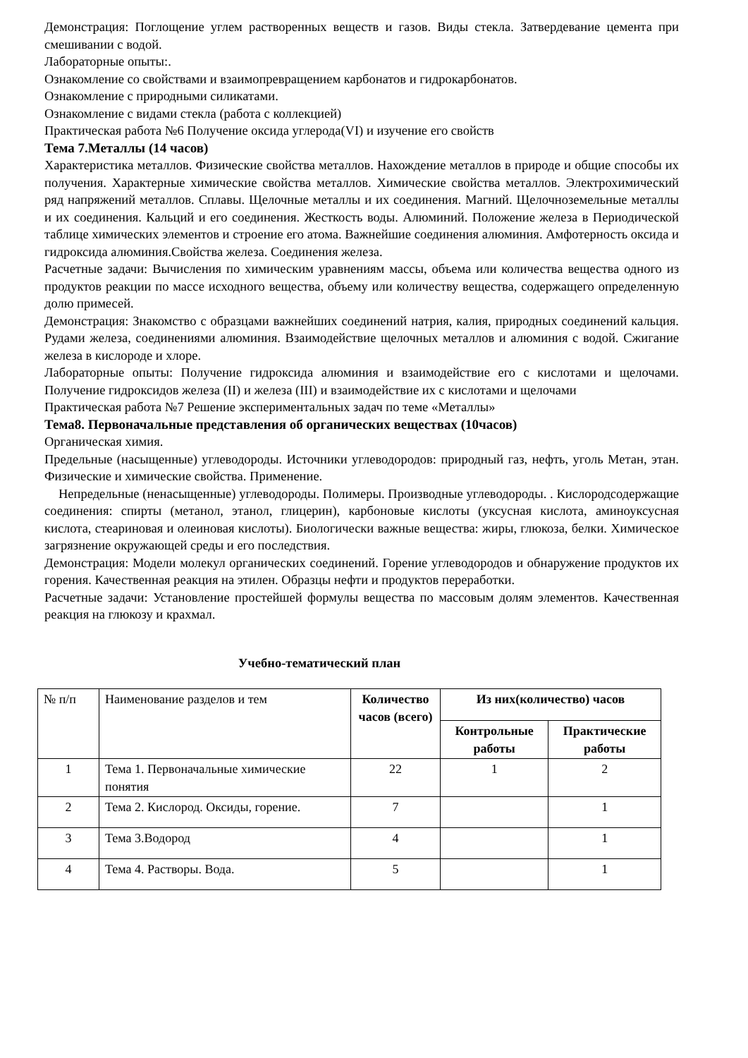Демонстрация: Поглощение углем растворенных веществ и газов. Виды стекла. Затвердевание цемента при смешивании с водой.
Лабораторные опыты:.
Ознакомление со свойствами и взаимопревращением карбонатов и гидрокарбонатов.
Ознакомление с природными силикатами.
Ознакомление с видами стекла (работа с коллекцией)
Практическая работа №6 Получение оксида углерода(VI) и изучение его свойств
Тема 7.Металлы (14 часов)
Характеристика металлов. Физические свойства металлов. Нахождение металлов в природе и общие способы их получения. Характерные химические свойства металлов. Химические свойства металлов. Электрохимический ряд напряжений металлов. Сплавы. Щелочные металлы и их соединения. Магний. Щелочноземельные металлы и их соединения. Кальций и его соединения. Жесткость воды. Алюминий. Положение железа в Периодической таблице химических элементов и строение его атома. Важнейшие соединения алюминия. Амфотерность оксида и гидроксида алюминия.Свойства железа. Соединения железа.
Расчетные задачи: Вычисления по химическим уравнениям массы, объема или количества вещества одного из продуктов реакции по массе исходного вещества, объему или количеству вещества, содержащего определенную долю примесей.
Демонстрация: Знакомство с образцами важнейших соединений натрия, калия, природных соединений кальция. Рудами железа, соединениями алюминия. Взаимодействие щелочных металлов и алюминия с водой. Сжигание железа в кислороде и хлоре.
Лабораторные опыты: Получение гидроксида алюминия и взаимодействие его с кислотами и щелочами. Получение гидроксидов железа (II) и железа (III) и взаимодействие их с кислотами и щелочами
Практическая работа №7 Решение экспериментальных задач по теме «Металлы»
Тема8. Первоначальные представления об органических веществах (10часов)
Органическая химия.
Предельные (насыщенные) углеводороды. Источники углеводородов: природный газ, нефть, уголь Метан, этан. Физические и химические свойства. Применение.
Непредельные (ненасыщенные) углеводороды. Полимеры. Производные углеводороды. . Кислородсодержащие соединения: спирты (метанол, этанол, глицерин), карбоновые кислоты (уксусная кислота, аминоуксусная кислота, стеариновая и олеиновая кислоты). Биологически важные вещества: жиры, глюкоза, белки. Химическое загрязнение окружающей среды и его последствия.
Демонстрация: Модели молекул органических соединений. Горение углеводородов и обнаружение продуктов их горения. Качественная реакция на этилен. Образцы нефти и продуктов переработки.
Расчетные задачи: Установление простейшей формулы вещества по массовым долям элементов. Качественная реакция на глюкозу и крахмал.
Учебно-тематический план
| № п/п | Наименование разделов и тем | Количество часов (всего) | Из них(количество) часов | |
| --- | --- | --- | --- | --- |
| | | | Контрольные работы | Практические работы |
| 1 | Тема 1. Первоначальные химические понятия | 22 | 1 | 2 |
| 2 | Тема 2. Кислород. Оксиды, горение. | 7 | | 1 |
| 3 | Тема 3.Водород | 4 | | 1 |
| 4 | Тема 4. Растворы. Вода. | 5 | | 1 |